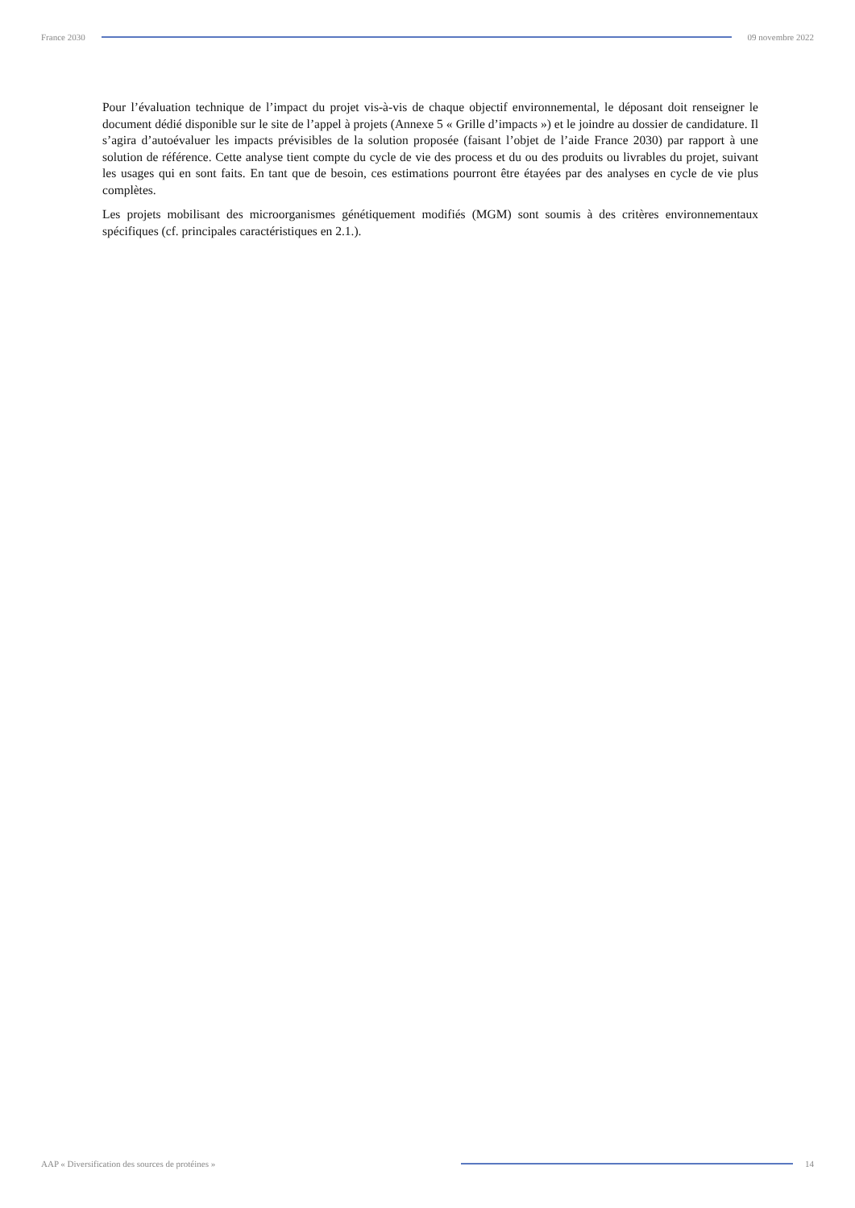France 2030 09 novembre 2022
Pour l’évaluation technique de l’impact du projet vis-à-vis de chaque objectif environnemental, le déposant doit renseigner le document dédié disponible sur le site de l’appel à projets (Annexe 5 « Grille d’impacts ») et le joindre au dossier de candidature. Il s’agira d’autoévaluer les impacts prévisibles de la solution proposée (faisant l’objet de l’aide France 2030) par rapport à une solution de référence. Cette analyse tient compte du cycle de vie des process et du ou des produits ou livrables du projet, suivant les usages qui en sont faits. En tant que de besoin, ces estimations pourront être étayées par des analyses en cycle de vie plus complètes.
Les projets mobilisant des microorganismes génétiquement modifiés (MGM) sont soumis à des critères environnementaux spécifiques (cf. principales caractéristiques en 2.1.).
AAP « Diversification des sources de protéines »
14